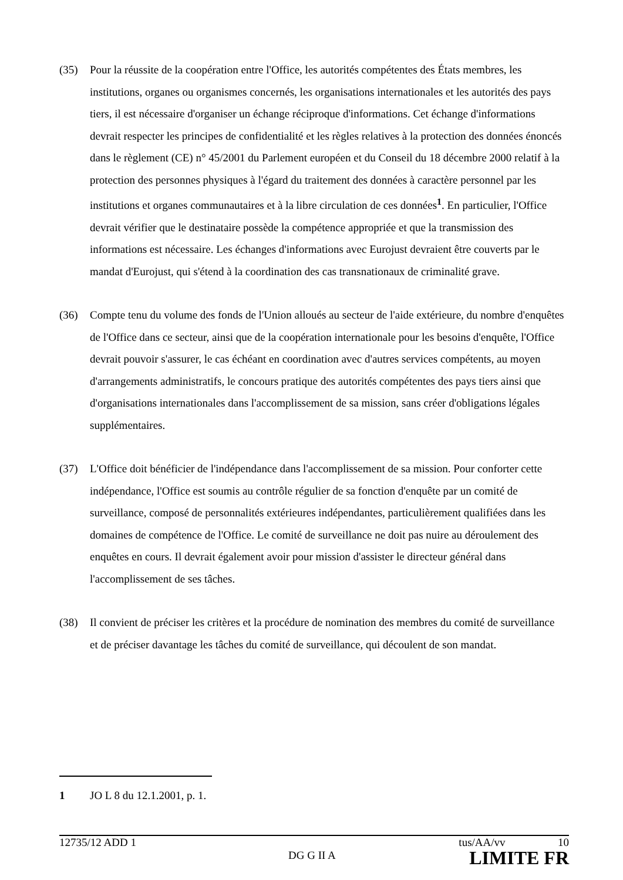(35) Pour la réussite de la coopération entre l'Office, les autorités compétentes des États membres, les institutions, organes ou organismes concernés, les organisations internationales et les autorités des pays tiers, il est nécessaire d'organiser un échange réciproque d'informations. Cet échange d'informations devrait respecter les principes de confidentialité et les règles relatives à la protection des données énoncés dans le règlement (CE) n° 45/2001 du Parlement européen et du Conseil du 18 décembre 2000 relatif à la protection des personnes physiques à l'égard du traitement des données à caractère personnel par les institutions et organes communautaires et à la libre circulation de ces données<sup>1</sup>. En particulier, l'Office devrait vérifier que le destinataire possède la compétence appropriée et que la transmission des informations est nécessaire. Les échanges d'informations avec Eurojust devraient être couverts par le mandat d'Eurojust, qui s'étend à la coordination des cas transnationaux de criminalité grave.
(36) Compte tenu du volume des fonds de l'Union alloués au secteur de l'aide extérieure, du nombre d'enquêtes de l'Office dans ce secteur, ainsi que de la coopération internationale pour les besoins d'enquête, l'Office devrait pouvoir s'assurer, le cas échéant en coordination avec d'autres services compétents, au moyen d'arrangements administratifs, le concours pratique des autorités compétentes des pays tiers ainsi que d'organisations internationales dans l'accomplissement de sa mission, sans créer d'obligations légales supplémentaires.
(37) L'Office doit bénéficier de l'indépendance dans l'accomplissement de sa mission. Pour conforter cette indépendance, l'Office est soumis au contrôle régulier de sa fonction d'enquête par un comité de surveillance, composé de personnalités extérieures indépendantes, particulièrement qualifiées dans les domaines de compétence de l'Office. Le comité de surveillance ne doit pas nuire au déroulement des enquêtes en cours. Il devrait également avoir pour mission d'assister le directeur général dans l'accomplissement de ses tâches.
(38) Il convient de préciser les critères et la procédure de nomination des membres du comité de surveillance et de préciser davantage les tâches du comité de surveillance, qui découlent de son mandat.
1 JO L 8 du 12.1.2001, p. 1.
12735/12 ADD 1 tus/AA/vv 10
DG G II A LIMITE FR